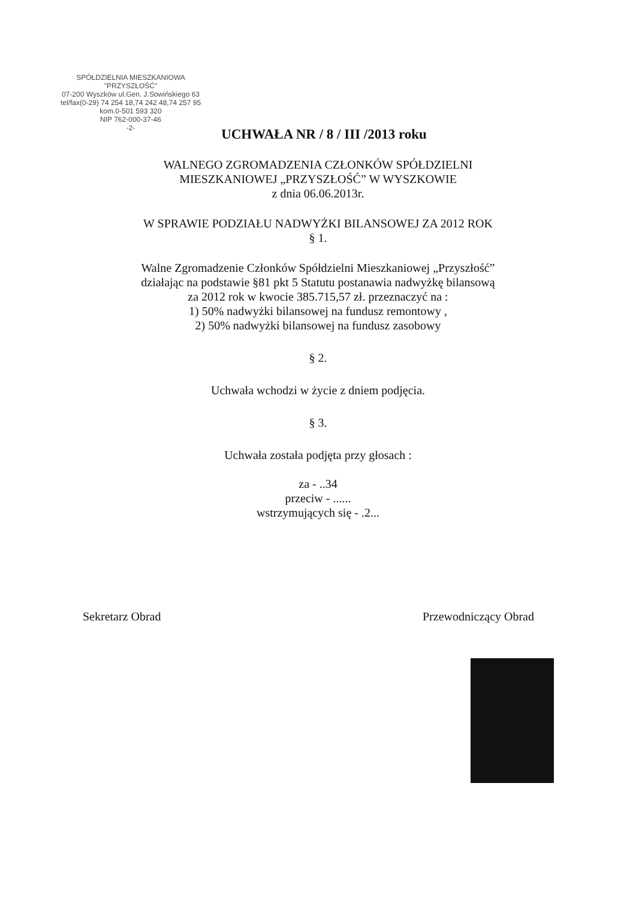SPÓŁDZIELNIA MIESZKANIOWA
"PRZYSZŁOŚĆ"
07-200 Wyszków ul.Gen. J.Sowińskiego 63
tel/fax(0-29) 74 254 18,74 242 48,74 257 95 kom.0-501 593 320
NIP 762-000-37-46
-2-
UCHWAŁA NR / 8 / III /2013 roku
WALNEGO ZGROMADZENIA CZŁONKÓW SPÓŁDZIELNI
MIESZKANIOWEJ „PRZYSZŁOŚĆ” W WYSZKOWIE
z dnia 06.06.2013r.
W SPRAWIE PODZIAŁU NADWYŻKI BILANSOWEJ ZA 2012 ROK
§ 1.
Walne Zgromadzenie Członków Spółdzielni Mieszkaniowej „Przyszłość”
działając na podstawie §81 pkt 5 Statutu postanawia nadwyżkę bilansową
za 2012 rok w kwocie 385.715,57 zł. przeznaczyć na :
1) 50% nadwyżki bilansowej na fundusz remontowy ,
2) 50% nadwyżki bilansowej na fundusz zasobowy
§ 2.
Uchwała wchodzi w życie z dniem podjęcia.
§ 3.
Uchwała została podjęta przy głosach :
za - ..34
przeciw - ......
wstrzymujących się - .2...
Sekretarz Obrad Przewodniczący Obrad